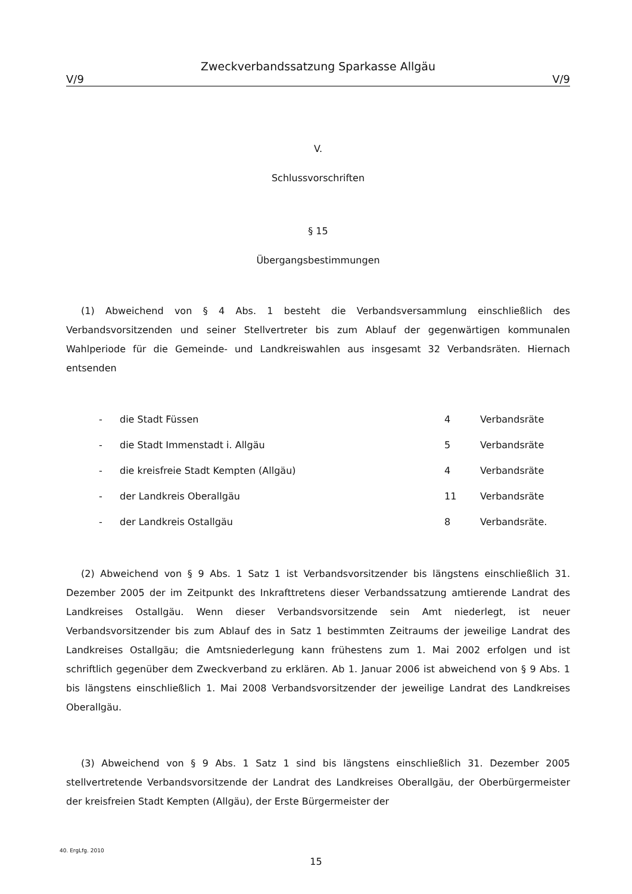Zweckverbandssatzung Sparkasse Allgäu
V/9 V/9
V.
Schlussvorschriften
§ 15
Übergangsbestimmungen
(1) Abweichend von § 4 Abs. 1 besteht die Verbandsversammlung einschließlich des Verbandsvorsitzenden und seiner Stellvertreter bis zum Ablauf der gegenwärtigen kommunalen Wahlperiode für die Gemeinde- und Landkreiswahlen aus insgesamt 32 Verbandsräten. Hiernach entsenden
| - | die Stadt Füssen | 4 | Verbandsräte |
| - | die Stadt Immenstadt i. Allgäu | 5 | Verbandsräte |
| - | die kreisfreie Stadt Kempten (Allgäu) | 4 | Verbandsräte |
| - | der Landkreis Oberallgäu | 11 | Verbandsräte |
| - | der Landkreis Ostallgäu | 8 | Verbandsräte. |
(2) Abweichend von § 9 Abs. 1 Satz 1 ist Verbandsvorsitzender bis längstens einschließlich 31. Dezember 2005 der im Zeitpunkt des Inkrafttretens dieser Verbandssatzung amtierende Landrat des Landkreises Ostallgäu. Wenn dieser Verbandsvorsitzende sein Amt niederlegt, ist neuer Verbandsvorsitzender bis zum Ablauf des in Satz 1 bestimmten Zeitraums der jeweilige Landrat des Landkreises Ostallgäu; die Amtsniederlegung kann frühestens zum 1. Mai 2002 erfolgen und ist schriftlich gegenüber dem Zweckverband zu erklären. Ab 1. Januar 2006 ist abweichend von § 9 Abs. 1 bis längstens einschließlich 1. Mai 2008 Verbandsvorsitzender der jeweilige Landrat des Landkreises Oberallgäu.
(3) Abweichend von § 9 Abs. 1 Satz 1 sind bis längstens einschließlich 31. Dezember 2005 stellvertretende Verbandsvorsitzende der Landrat des Landkreises Oberallgäu, der Oberbürgermeister der kreisfreien Stadt Kempten (Allgäu), der Erste Bürgermeister der
40. ErgLfg. 2010
15